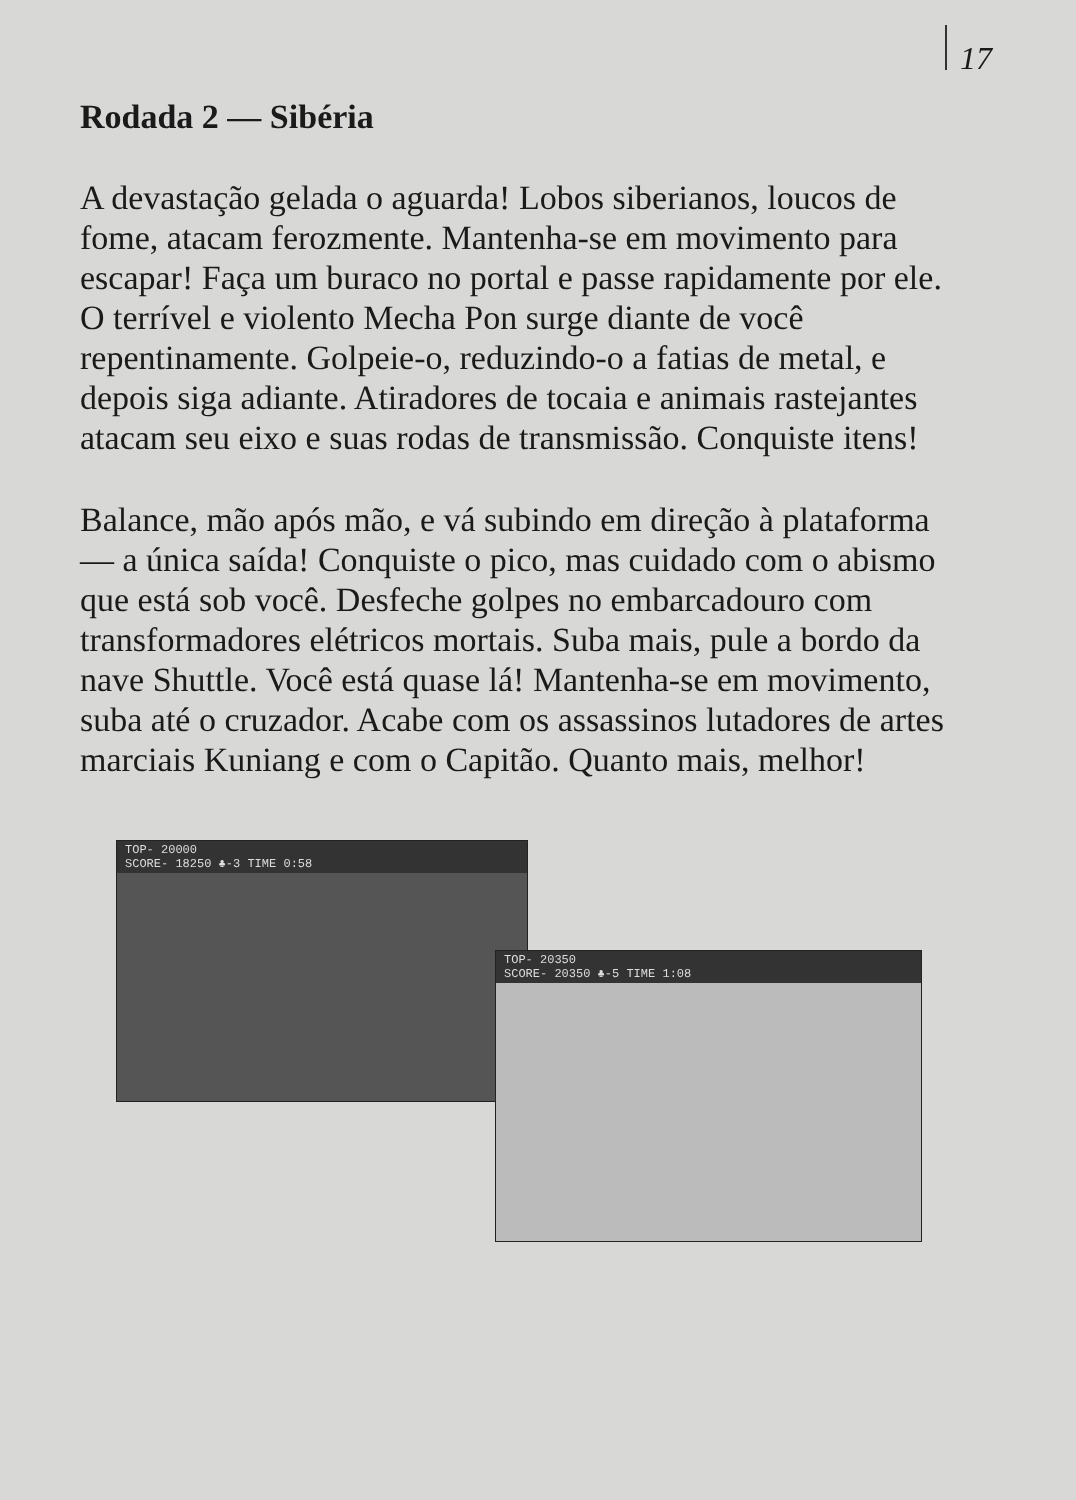17
Rodada 2 — Sibéria
A devastação gelada o aguarda! Lobos siberianos, loucos de fome, atacam ferozmente. Mantenha-se em movimento para escapar! Faça um buraco no portal e passe rapidamente por ele. O terrível e violento Mecha Pon surge diante de você repentinamente. Golpeie-o, reduzindo-o a fatias de metal, e depois siga adiante. Atiradores de tocaia e animais rastejantes atacam seu eixo e suas rodas de transmissão. Conquiste itens!
Balance, mão após mão, e vá subindo em direção à plataforma — a única saída! Conquiste o pico, mas cuidado com o abismo que está sob você. Desfeche golpes no embarcadouro com transformadores elétricos mortais. Suba mais, pule a bordo da nave Shuttle. Você está quase lá! Mantenha-se em movimento, suba até o cruzador. Acabe com os assassinos lutadores de artes marciais Kuniang e com o Capitão. Quanto mais, melhor!
TOP- 20000
SCORE- 18250 ♣-3 TIME 0:58
TOP- 20350
SCORE- 20350 ♣-5 TIME 1:08